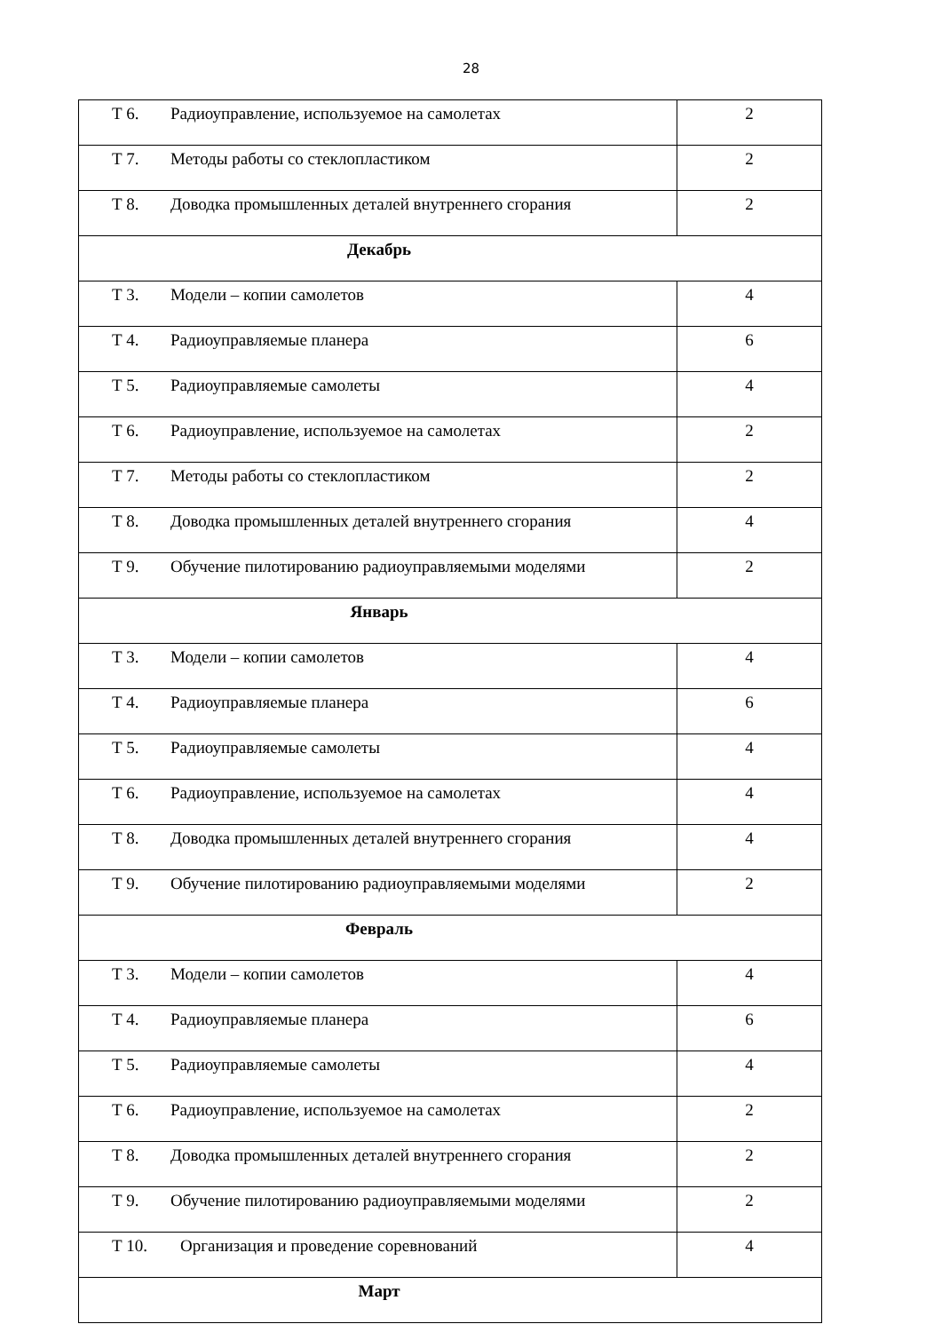28
| Т 6. Радиоуправление, используемое на самолетах | 2 |
| Т 7. Методы работы со стеклопластиком | 2 |
| Т 8. Доводка промышленных деталей внутреннего сгорания | 2 |
| Декабрь | |
| Т 3. Модели – копии самолетов | 4 |
| Т 4. Радиоуправляемые планера | 6 |
| Т 5. Радиоуправляемые самолеты | 4 |
| Т 6. Радиоуправление, используемое на самолетах | 2 |
| Т 7. Методы работы со стеклопластиком | 2 |
| Т 8. Доводка промышленных деталей внутреннего сгорания | 4 |
| Т 9. Обучение пилотированию радиоуправляемыми моделями | 2 |
| Январь | |
| Т 3. Модели – копии самолетов | 4 |
| Т 4. Радиоуправляемые планера | 6 |
| Т 5. Радиоуправляемые самолеты | 4 |
| Т 6. Радиоуправление, используемое на самолетах | 4 |
| Т 8. Доводка промышленных деталей внутреннего сгорания | 4 |
| Т 9. Обучение пилотированию радиоуправляемыми моделями | 2 |
| Февраль | |
| Т 3. Модели – копии самолетов | 4 |
| Т 4. Радиоуправляемые планера | 6 |
| Т 5. Радиоуправляемые самолеты | 4 |
| Т 6. Радиоуправление, используемое на самолетах | 2 |
| Т 8. Доводка промышленных деталей внутреннего сгорания | 2 |
| Т 9. Обучение пилотированию радиоуправляемыми моделями | 2 |
| Т 10. Организация и проведение соревнований | 4 |
| Март | |